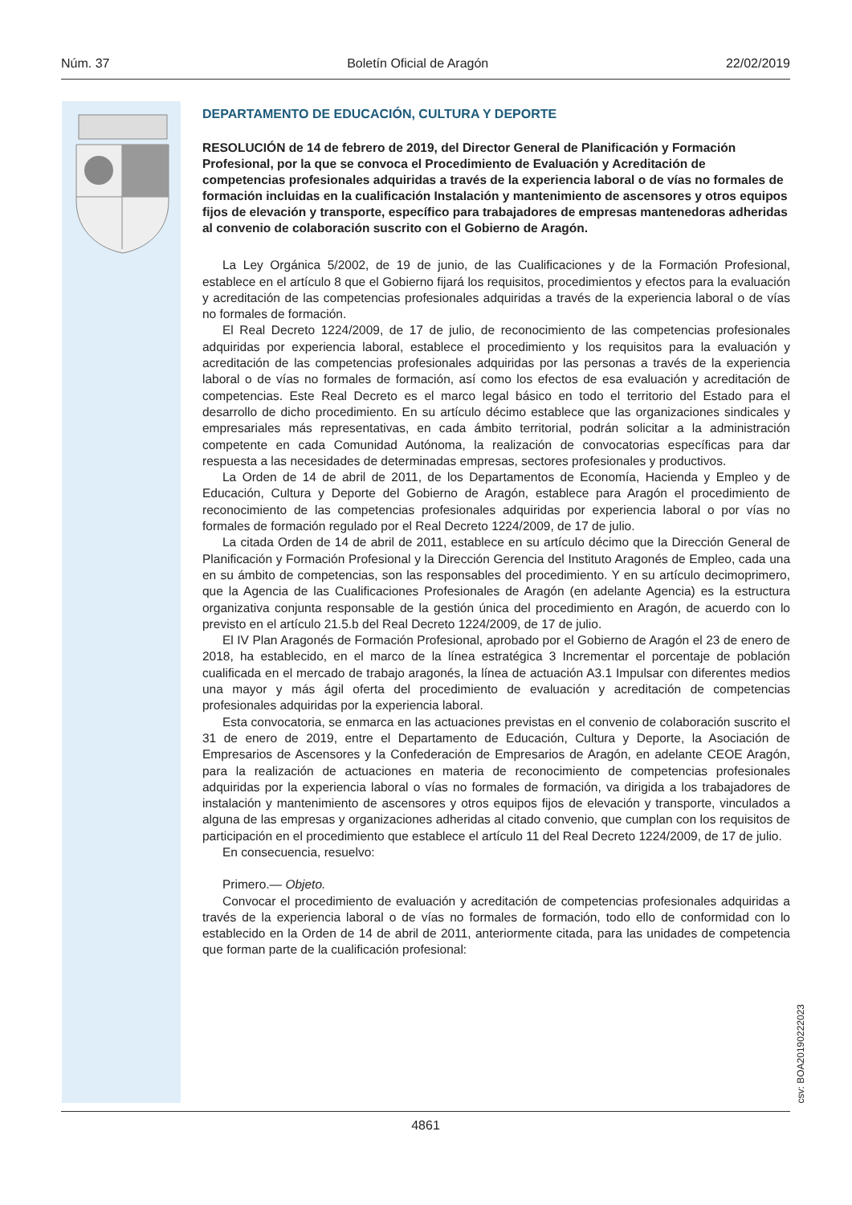Núm. 37 Boletín Oficial de Aragón 22/02/2019
DEPARTAMENTO DE EDUCACIÓN, CULTURA Y DEPORTE
RESOLUCIÓN de 14 de febrero de 2019, del Director General de Planificación y Formación Profesional, por la que se convoca el Procedimiento de Evaluación y Acreditación de competencias profesionales adquiridas a través de la experiencia laboral o de vías no formales de formación incluidas en la cualificación Instalación y mantenimiento de ascensores y otros equipos fijos de elevación y transporte, específico para trabajadores de empresas mantenedoras adheridas al convenio de colaboración suscrito con el Gobierno de Aragón.
La Ley Orgánica 5/2002, de 19 de junio, de las Cualificaciones y de la Formación Profesional, establece en el artículo 8 que el Gobierno fijará los requisitos, procedimientos y efectos para la evaluación y acreditación de las competencias profesionales adquiridas a través de la experiencia laboral o de vías no formales de formación.
El Real Decreto 1224/2009, de 17 de julio, de reconocimiento de las competencias profesionales adquiridas por experiencia laboral, establece el procedimiento y los requisitos para la evaluación y acreditación de las competencias profesionales adquiridas por las personas a través de la experiencia laboral o de vías no formales de formación, así como los efectos de esa evaluación y acreditación de competencias. Este Real Decreto es el marco legal básico en todo el territorio del Estado para el desarrollo de dicho procedimiento. En su artículo décimo establece que las organizaciones sindicales y empresariales más representativas, en cada ámbito territorial, podrán solicitar a la administración competente en cada Comunidad Autónoma, la realización de convocatorias específicas para dar respuesta a las necesidades de determinadas empresas, sectores profesionales y productivos.
La Orden de 14 de abril de 2011, de los Departamentos de Economía, Hacienda y Empleo y de Educación, Cultura y Deporte del Gobierno de Aragón, establece para Aragón el procedimiento de reconocimiento de las competencias profesionales adquiridas por experiencia laboral o por vías no formales de formación regulado por el Real Decreto 1224/2009, de 17 de julio.
La citada Orden de 14 de abril de 2011, establece en su artículo décimo que la Dirección General de Planificación y Formación Profesional y la Dirección Gerencia del Instituto Aragonés de Empleo, cada una en su ámbito de competencias, son las responsables del procedimiento. Y en su artículo decimoprimero, que la Agencia de las Cualificaciones Profesionales de Aragón (en adelante Agencia) es la estructura organizativa conjunta responsable de la gestión única del procedimiento en Aragón, de acuerdo con lo previsto en el artículo 21.5.b del Real Decreto 1224/2009, de 17 de julio.
El IV Plan Aragonés de Formación Profesional, aprobado por el Gobierno de Aragón el 23 de enero de 2018, ha establecido, en el marco de la línea estratégica 3 Incrementar el porcentaje de población cualificada en el mercado de trabajo aragonés, la línea de actuación A3.1 Impulsar con diferentes medios una mayor y más ágil oferta del procedimiento de evaluación y acreditación de competencias profesionales adquiridas por la experiencia laboral.
Esta convocatoria, se enmarca en las actuaciones previstas en el convenio de colaboración suscrito el 31 de enero de 2019, entre el Departamento de Educación, Cultura y Deporte, la Asociación de Empresarios de Ascensores y la Confederación de Empresarios de Aragón, en adelante CEOE Aragón, para la realización de actuaciones en materia de reconocimiento de competencias profesionales adquiridas por la experiencia laboral o vías no formales de formación, va dirigida a los trabajadores de instalación y mantenimiento de ascensores y otros equipos fijos de elevación y transporte, vinculados a alguna de las empresas y organizaciones adheridas al citado convenio, que cumplan con los requisitos de participación en el procedimiento que establece el artículo 11 del Real Decreto 1224/2009, de 17 de julio.
En consecuencia, resuelvo:
Primero.— Objeto.
Convocar el procedimiento de evaluación y acreditación de competencias profesionales adquiridas a través de la experiencia laboral o de vías no formales de formación, todo ello de conformidad con lo establecido en la Orden de 14 de abril de 2011, anteriormente citada, para las unidades de competencia que forman parte de la cualificación profesional:
csv: BOA20190222023
4861